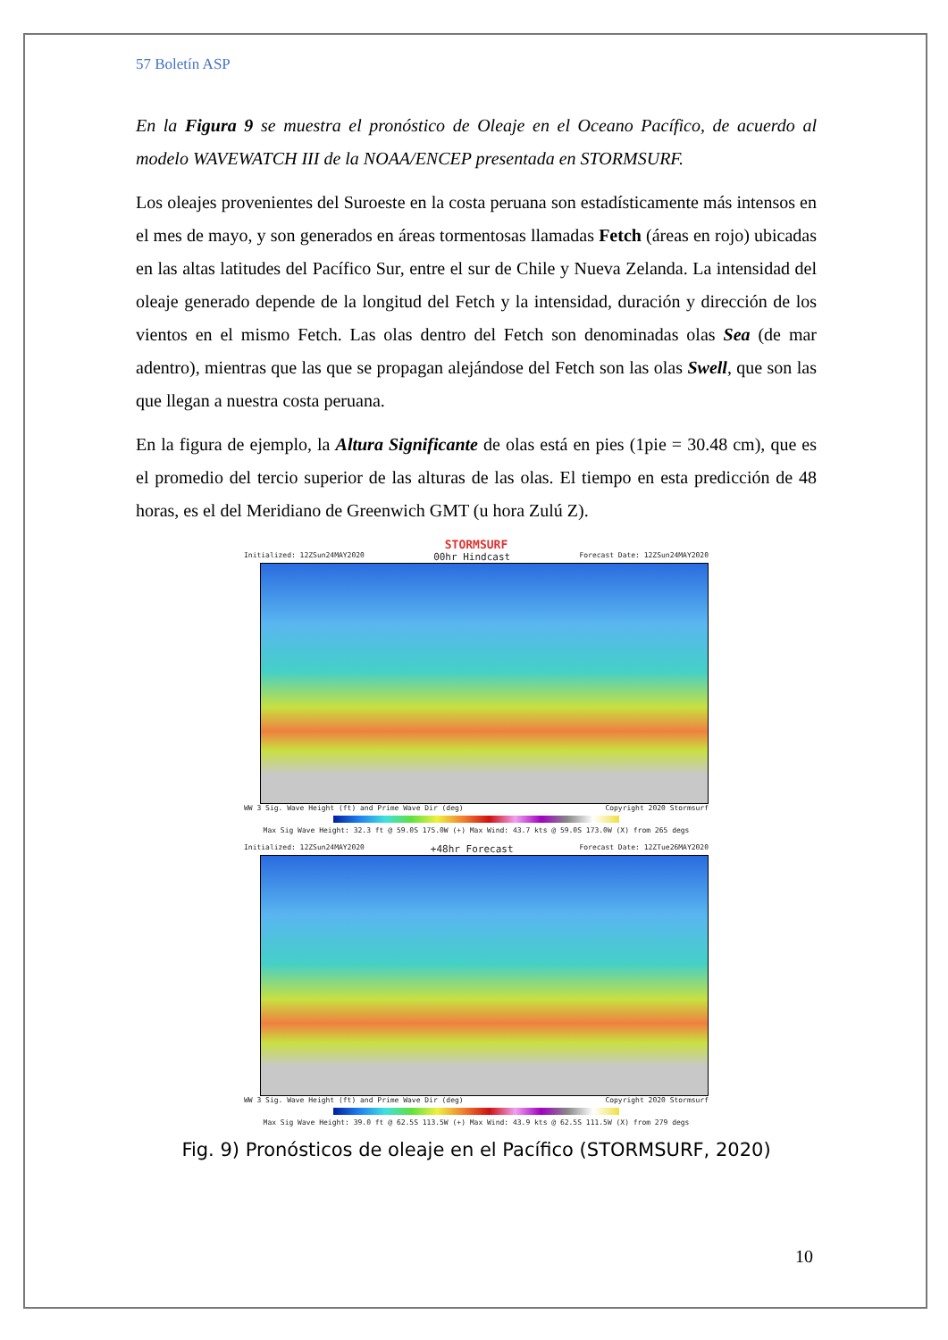57 Boletín ASP
En la Figura 9 se muestra el pronóstico de Oleaje en el Oceano Pacífico, de acuerdo al modelo WAVEWATCH III de la NOAA/ENCEP presentada en STORMSURF.
Los oleajes provenientes del Suroeste en la costa peruana son estadísticamente más intensos en el mes de mayo, y son generados en áreas tormentosas llamadas Fetch (áreas en rojo) ubicadas en las altas latitudes del Pacífico Sur, entre el sur de Chile y Nueva Zelanda. La intensidad del oleaje generado depende de la longitud del Fetch y la intensidad, duración y dirección de los vientos en el mismo Fetch. Las olas dentro del Fetch son denominadas olas Sea (de mar adentro), mientras que las que se propagan alejándose del Fetch son las olas Swell, que son las que llegan a nuestra costa peruana.
En la figura de ejemplo, la Altura Significante de olas está en pies (1pie = 30.48 cm), que es el promedio del tercio superior de las alturas de las olas. El tiempo en esta predicción de 48 horas, es el del Meridiano de Greenwich GMT (u hora Zulú Z).
STORMSURF
Initialized: 12ZSun24MAY2020 00hr Hindcast Forecast Date: 12ZSun24MAY2020
WW 3 Sig. Wave Height (ft) and Prime Wave Dir (deg) Copyright 2020 Stormsurf
Max Sig Wave Height: 32.3 ft @ 59.0S 175.0W (+) Max Wind: 43.7 kts @ 59.0S 173.0W (X) from 265 degs
Initialized: 12ZSun24MAY2020 +48hr Forecast Forecast Date: 12ZTue26MAY2020
WW 3 Sig. Wave Height (ft) and Prime Wave Dir (deg) Copyright 2020 Stormsurf
Max Sig Wave Height: 39.0 ft @ 62.5S 113.5W (+) Max Wind: 43.9 kts @ 62.5S 111.5W (X) from 279 degs
Fig. 9) Pronósticos de oleaje en el Pacífico (STORMSURF, 2020)
10